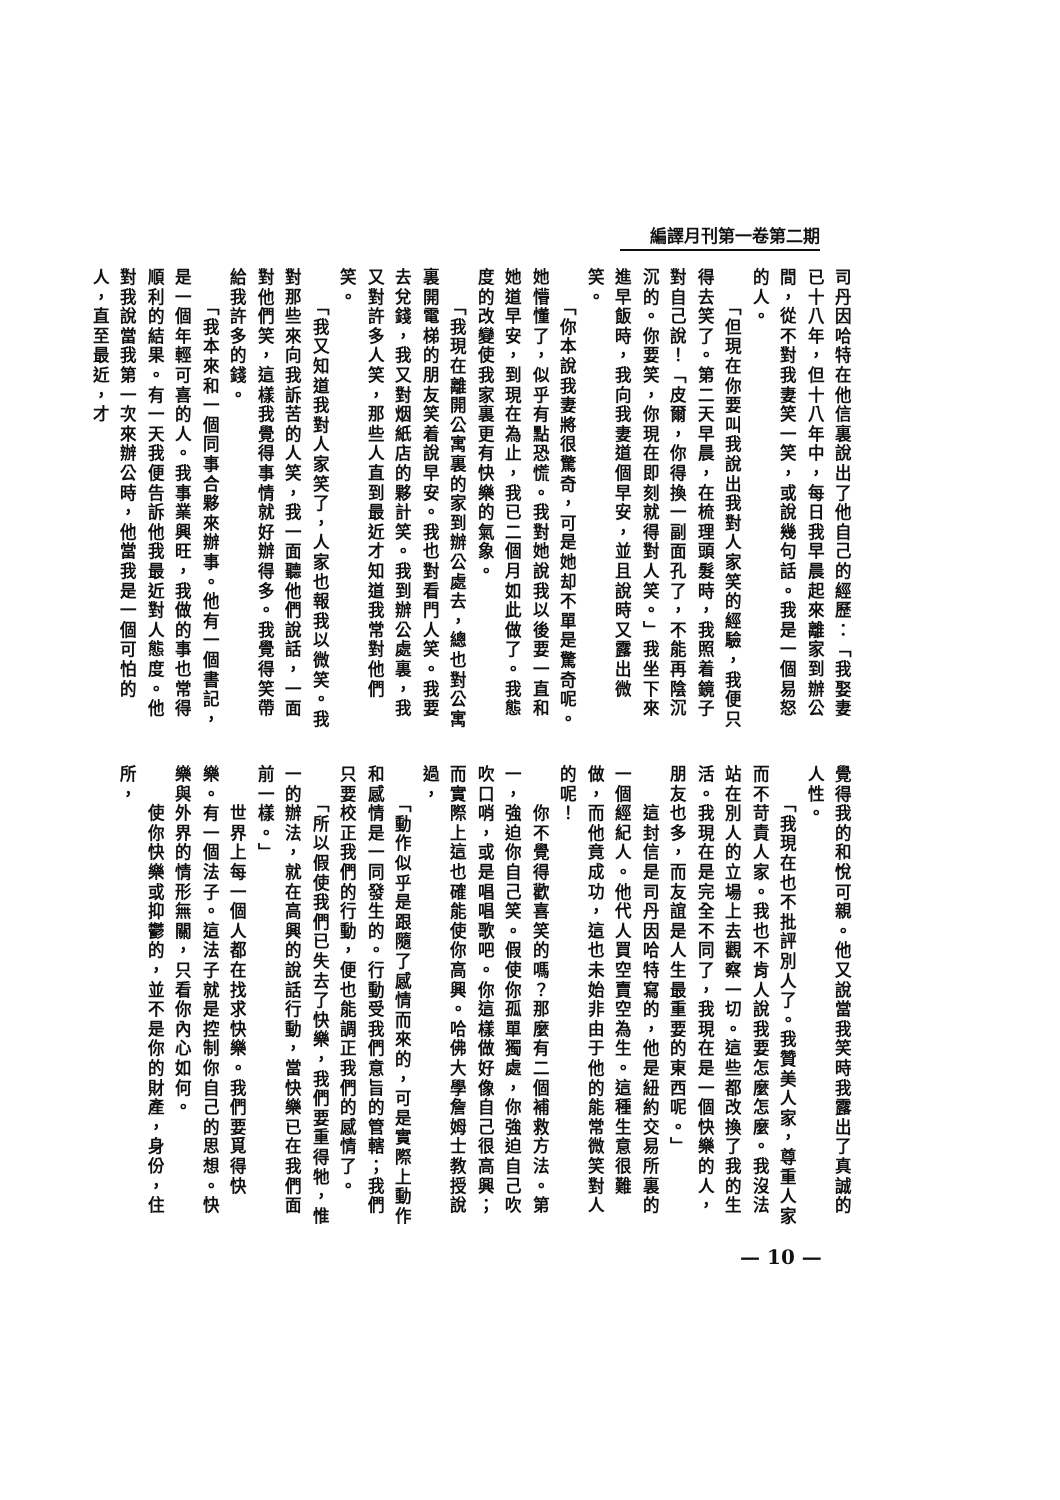編譯月刊第一卷第二期
司丹因哈特在他信裏說出了他自己的經歷：「我娶妻已十八年，但十八年中，每日我早晨起來離家到辦公間，從不對我妻笑一笑，或說幾句話。我是一個易怒的人。
　　「但現在你要叫我說出我對人家笑的經驗，我便只得去笑了。第二天早晨，在梳理頭髮時，我照着鏡子對自己說！「皮爾，你得換一副面孔了，不能再陰沉沉的。你要笑，你現在即刻就得對人笑。」我坐下來進早飯時，我向我妻道個早安，並且說時又露出微笑。
　　「你本說我妻將很驚奇，可是她却不單是驚奇呢。她懵懂了，似乎有點恐慌。我對她說我以後要一直和她道早安，到現在為止，我已二個月如此做了。我態度的改變使我家裏更有快樂的氣象。
　　「我現在離開公寓裏的家到辦公處去，總也對公寓裏開電梯的朋友笑着說早安。我也對看門人笑。我要去兌錢，我又對烟紙店的夥計笑。我到辦公處裏，我又對許多人笑，那些人直到最近才知道我常對他們笑。
　　「我又知道我對人家笑了，人家也報我以微笑。我對那些來向我訴苦的人笑，我一面聽他們說話，一面對他們笑，這樣我覺得事情就好辦得多。我覺得笑帶給我許多的錢。
　　「我本來和一個同事合夥來辦事。他有一個書記，是一個年輕可喜的人。我事業興旺，我做的事也常得順利的結果。有一天我便告訴他我最近對人態度。他對我說當我第一次來辦公時，他當我是一個可怕的人，直至最近，才
覺得我的和悅可親。他又說當我笑時我露出了真誠的人性。
　　「我現在也不批評別人了。我贊美人家，尊重人家而不苛責人家。我也不肯人說我要怎麼怎麼。我沒法站在別人的立場上去觀察一切。這些都改換了我的生活。我現在是完全不同了，我現在是一個快樂的人，朋友也多，而友誼是人生最重要的東西呢。」
　　這封信是司丹因哈特寫的，他是紐約交易所裏的一個經紀人。他代人買空賣空為生。這種生意很難做，而他竟成功，這也未始非由于他的能常微笑對人的呢！
　　你不覺得歡喜笑的嗎？那麼有二個補救方法。第一，強迫你自己笑。假使你孤單獨處，你強迫自己吹吹口哨，或是唱唱歌吧。你這樣做好像自己很高興；而實際上這也確能使你高興。哈佛大學詹姆士教授說過，
　　「動作似乎是跟隨了感情而來的，可是實際上動作和感情是一同發生的。行動受我們意旨的管轄；我們只要校正我們的行動，便也能調正我們的感情了。
　　「所以假使我們已失去了快樂，我們要重得牠，惟一的辦法，就在高興的說話行動，當快樂已在我們面前一樣。」
　　世界上每一個人都在找求快樂。我們要覓得快樂。有一個法子。這法子就是控制你自己的思想。快樂與外界的情形無關，只看你內心如何。
　　使你快樂或抑鬱的，並不是你的財產，身份，住所，
— 10 —